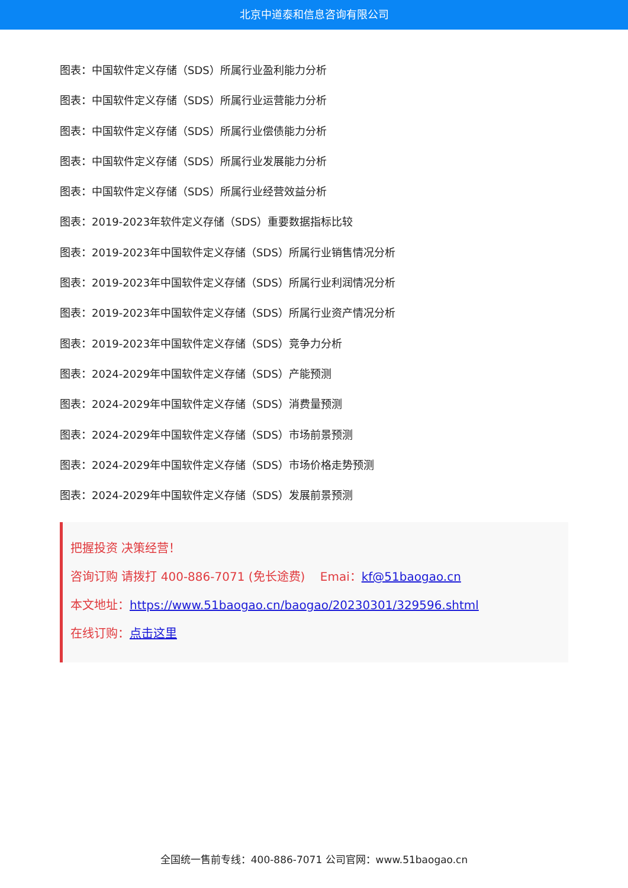北京中道泰和信息咨询有限公司
图表：中国软件定义存储（SDS）所属行业盈利能力分析
图表：中国软件定义存储（SDS）所属行业运营能力分析
图表：中国软件定义存储（SDS）所属行业偿债能力分析
图表：中国软件定义存储（SDS）所属行业发展能力分析
图表：中国软件定义存储（SDS）所属行业经营效益分析
图表：2019-2023年软件定义存储（SDS）重要数据指标比较
图表：2019-2023年中国软件定义存储（SDS）所属行业销售情况分析
图表：2019-2023年中国软件定义存储（SDS）所属行业利润情况分析
图表：2019-2023年中国软件定义存储（SDS）所属行业资产情况分析
图表：2019-2023年中国软件定义存储（SDS）竞争力分析
图表：2024-2029年中国软件定义存储（SDS）产能预测
图表：2024-2029年中国软件定义存储（SDS）消费量预测
图表：2024-2029年中国软件定义存储（SDS）市场前景预测
图表：2024-2029年中国软件定义存储（SDS）市场价格走势预测
图表：2024-2029年中国软件定义存储（SDS）发展前景预测
把握投资 决策经营！
咨询订购 请拨打 400-886-7071 (免长途费) Emai：kf@51baogao.cn
本文地址：https://www.51baogao.cn/baogao/20230301/329596.shtml
在线订购：点击这里
全国统一售前专线：400-886-7071 公司官网：www.51baogao.cn